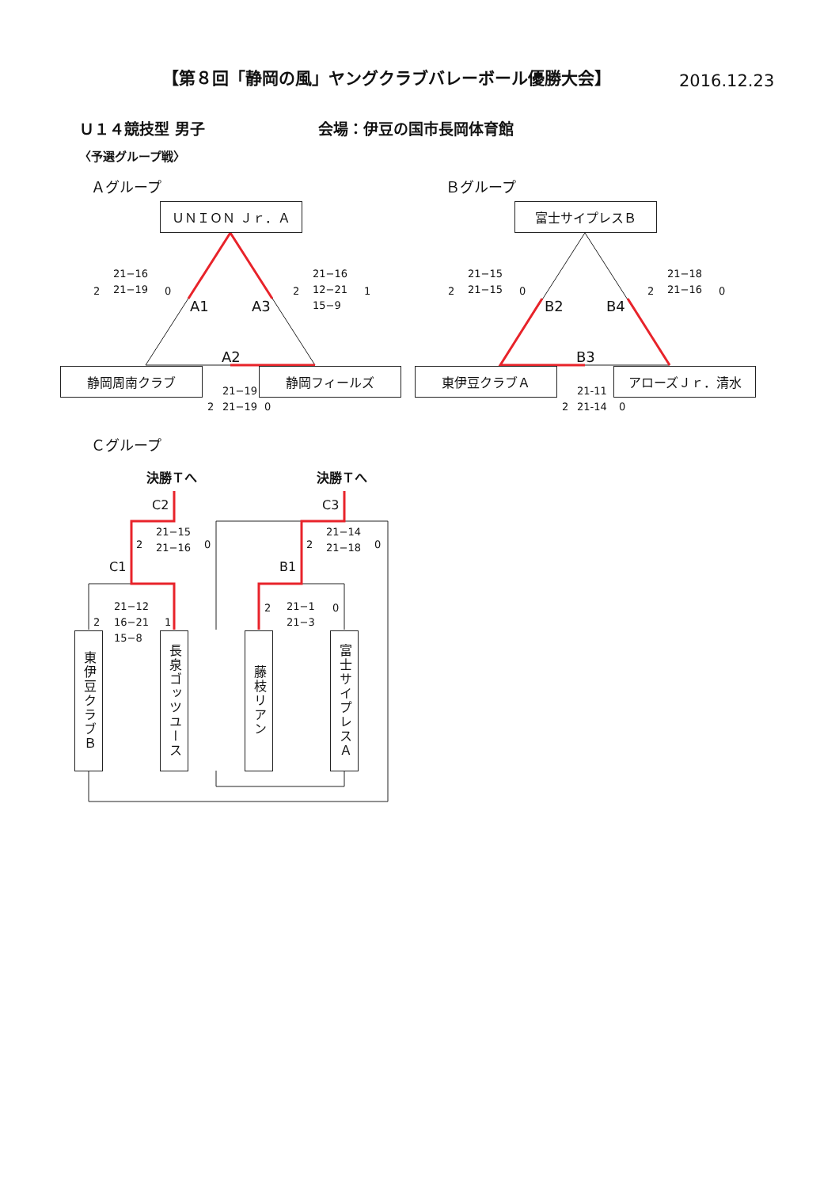【第８回「静岡の風」ヤングクラブバレーボール優勝大会】 2016.12.23
Ｕ１４競技型 男子 会場：伊豆の国市長岡体育館
〈予選グループ戦〉
Ａグループ Ｂグループ
ＵＮＩＯＮ Ｊｒ．Ａ 富士サイプレスＢ
静岡周南クラブ 静岡フィールズ 東伊豆クラブＡ アローズＪｒ．清水
A1 A3
A2
B2 B4
B3
2
21−16
21−19
0 2
21−16
12−21
15−9
1
2
21−19
21−19
0
2
21−15
21−15
0 2
21−18
21−16
0
2
21-11
21-14
0
Ｃグループ
決勝Ｔへ 決勝Ｔへ
C2 C3
C1 B1
2
21−15
21−16
0 2
21−14
21−18
0
2
21−12
16−21
15−8
1
2
21−1
21−3
0
東伊豆クラブＢ
長泉ゴッツユース
藤枝リアン
富士サイプレスＡ